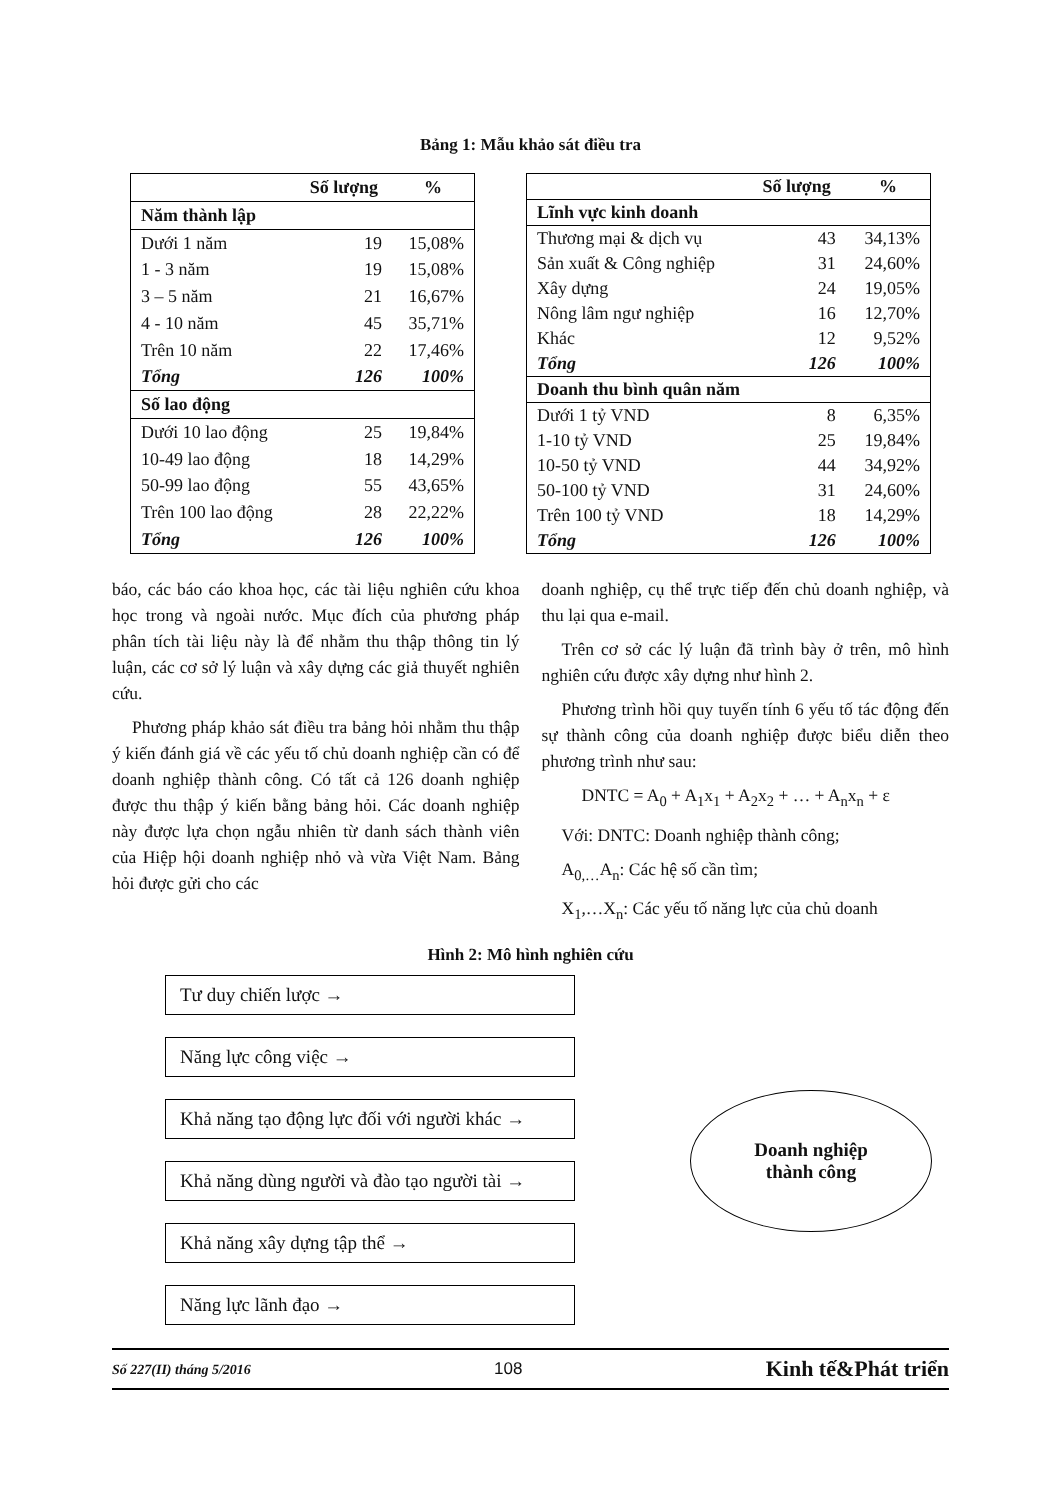Bảng 1: Mẫu khảo sát điều tra
| | Số lượng | % |
| --- | --- | --- |
| Năm thành lập | | |
| Dưới 1 năm | 19 | 15,08% |
| 1 - 3 năm | 19 | 15,08% |
| 3 – 5 năm | 21 | 16,67% |
| 4 - 10 năm | 45 | 35,71% |
| Trên 10 năm | 22 | 17,46% |
| Tổng | 126 | 100% |
| Số lao động | | |
| Dưới 10 lao động | 25 | 19,84% |
| 10-49 lao động | 18 | 14,29% |
| 50-99 lao động | 55 | 43,65% |
| Trên 100 lao động | 28 | 22,22% |
| Tổng | 126 | 100% |
| | Số lượng | % |
| --- | --- | --- |
| Lĩnh vực kinh doanh | | |
| Thương mại & dịch vụ | 43 | 34,13% |
| Sản xuất & Công nghiệp | 31 | 24,60% |
| Xây dựng | 24 | 19,05% |
| Nông lâm ngư nghiệp | 16 | 12,70% |
| Khác | 12 | 9,52% |
| Tổng | 126 | 100% |
| Doanh thu bình quân năm | | |
| Dưới 1 tỷ VND | 8 | 6,35% |
| 1-10 tỷ VND | 25 | 19,84% |
| 10-50 tỷ VND | 44 | 34,92% |
| 50-100 tỷ VND | 31 | 24,60% |
| Trên 100 tỷ VND | 18 | 14,29% |
| Tổng | 126 | 100% |
báo, các báo cáo khoa học, các tài liệu nghiên cứu khoa học trong và ngoài nước. Mục đích của phương pháp phân tích tài liệu này là để nhằm thu thập thông tin lý luận, các cơ sở lý luận và xây dựng các giả thuyết nghiên cứu.
Phương pháp khảo sát điều tra bảng hỏi nhằm thu thập ý kiến đánh giá về các yếu tố chủ doanh nghiệp cần có để doanh nghiệp thành công. Có tất cả 126 doanh nghiệp được thu thập ý kiến bằng bảng hỏi. Các doanh nghiệp này được lựa chọn ngẫu nhiên từ danh sách thành viên của Hiệp hội doanh nghiệp nhỏ và vừa Việt Nam. Bảng hỏi được gửi cho các
doanh nghiệp, cụ thể trực tiếp đến chủ doanh nghiệp, và thu lại qua e-mail.
Trên cơ sở các lý luận đã trình bày ở trên, mô hình nghiên cứu được xây dựng như hình 2.
Phương trình hồi quy tuyến tính 6 yếu tố tác động đến sự thành công của doanh nghiệp được biểu diễn theo phương trình như sau:
DNTC = A<sub>0</sub> + A<sub>1</sub>x<sub>1</sub> + A<sub>2</sub>x<sub>2</sub> + … + A<sub>n</sub>x<sub>n</sub> + ε
Với: DNTC: Doanh nghiệp thành công;
A<sub>0,…</sub>A<sub>n</sub>: Các hệ số cần tìm;
X<sub>1</sub>,…X<sub>n</sub>: Các yếu tố năng lực của chủ doanh
Hình 2: Mô hình nghiên cứu
Tư duy chiến lược →
Năng lực công việc →
Khả năng tạo động lực đối với người khác →
Khả năng dùng người và đào tạo người tài →
Khả năng xây dựng tập thể →
Năng lực lãnh đạo →
Doanh nghiệp
thành công
Số 227(II) tháng 5/2016 108 Kinh tế&Phát triển